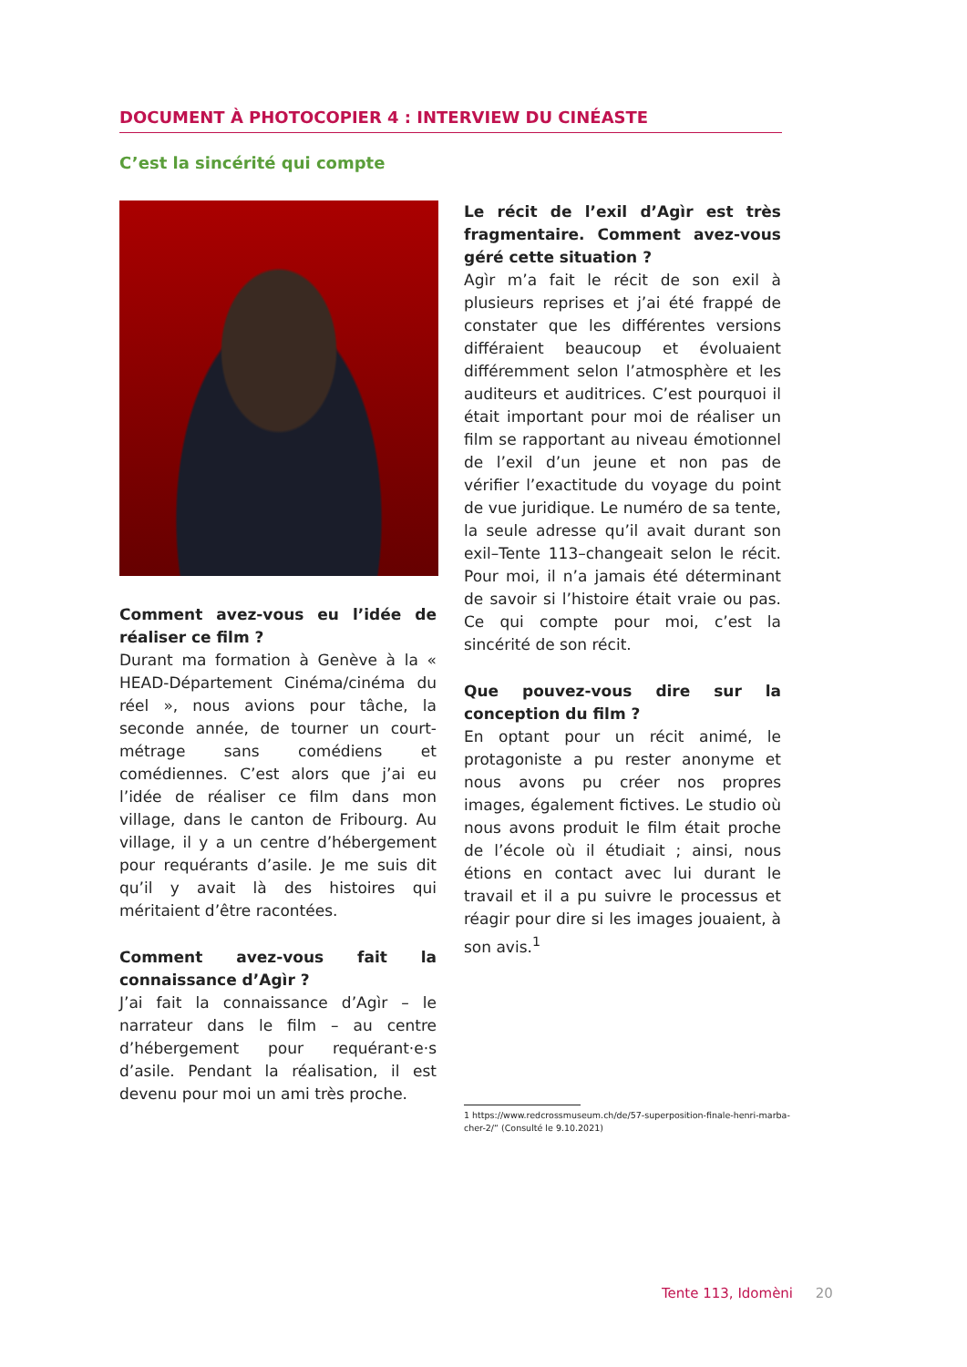DOCUMENT À PHOTOCOPIER 4 : INTERVIEW DU CINÉASTE
C’est la sincérité qui compte
Comment avez-vous eu l’idée de réaliser ce film ?
Durant ma formation à Genève à la « HEAD-Département Cinéma/cinéma du réel », nous avions pour tâche, la seconde année, de tourner un court-métrage sans comédiens et comédiennes. C’est alors que j’ai eu l’idée de réaliser ce film dans mon village, dans le canton de Fribourg. Au village, il y a un centre d’hébergement pour requérants d’asile. Je me suis dit qu’il y avait là des histoires qui méritaient d’être racontées.
Comment avez-vous fait la connaissance d’Agìr ?
J’ai fait la connaissance d’Agìr – le narrateur dans le film – au centre d’hébergement pour requérant·e·s d’asile. Pendant la réalisation, il est devenu pour moi un ami très proche.
Le récit de l’exil d’Agìr est très fragmentaire. Comment avez-vous géré cette situation ?
Agìr m’a fait le récit de son exil à plusieurs reprises et j’ai été frappé de constater que les différentes versions différaient beaucoup et évoluaient différemment selon l’atmosphère et les auditeurs et auditrices. C’est pourquoi il était important pour moi de réaliser un film se rapportant au niveau émotionnel de l’exil d’un jeune et non pas de vérifier l’exactitude du voyage du point de vue juridique. Le numéro de sa tente, la seule adresse qu’il avait durant son exil–Tente 113–changeait selon le récit. Pour moi, il n’a jamais été déterminant de savoir si l’histoire était vraie ou pas. Ce qui compte pour moi, c’est la sincérité de son récit.
Que pouvez-vous dire sur la conception du film ?
En optant pour un récit animé, le protagoniste a pu rester anonyme et nous avons pu créer nos propres images, également fictives. Le studio où nous avons produit le film était proche de l’école où il étudiait ; ainsi, nous étions en contact avec lui durant le travail et il a pu suivre le processus et réagir pour dire si les images jouaient, à son avis.<sup>1</sup>
1 https://www.redcrossmuseum.ch/de/57-superposition-finale-henri-marba-
cher-2/“ (Consulté le 9.10.2021)
Tente 113, Idomèni 20